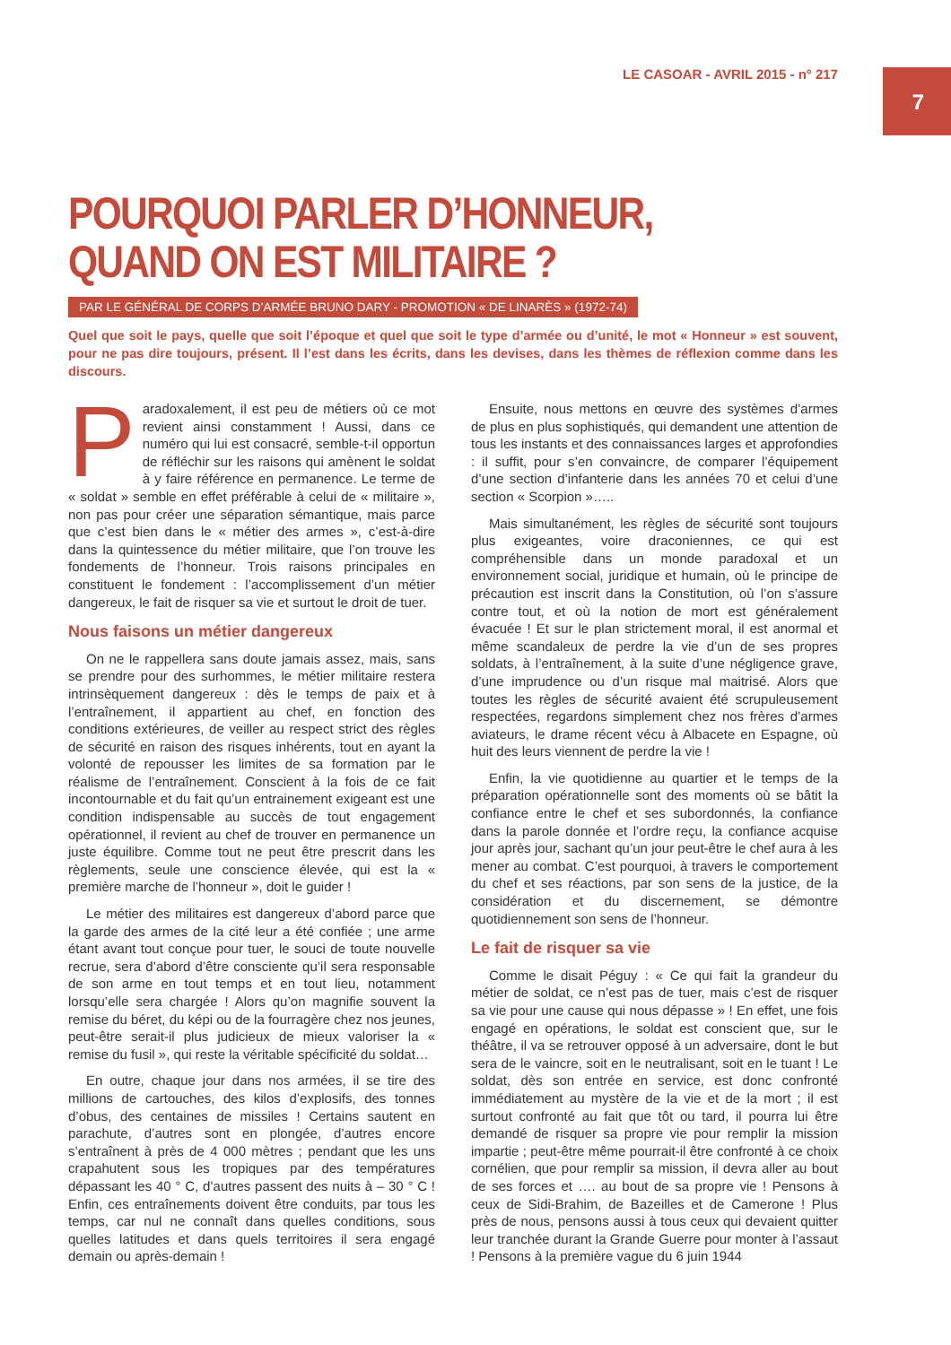LE CASOAR - AVRIL 2015 - n° 217
7
POURQUOI PARLER D’HONNEUR,
QUAND ON EST MILITAIRE ?
PAR LE GÉNÉRAL DE CORPS D’ARMÉE BRUNO DARY - PROMOTION « DE LINARÈS » (1972-74)
Quel que soit le pays, quelle que soit l’époque et quel que soit le type d’armée ou d’unité, le mot « Honneur » est souvent, pour ne pas dire toujours, présent. Il l’est dans les écrits, dans les devises, dans les thèmes de réflexion comme dans les discours.
Paradoxalement, il est peu de métiers où ce mot revient ainsi constamment ! Aussi, dans ce numéro qui lui est consacré, semble-t-il opportun de réfléchir sur les raisons qui amènent le soldat à y faire référence en permanence. Le terme de « soldat » semble en effet préférable à celui de « militaire », non pas pour créer une séparation sémantique, mais parce que c’est bien dans le « métier des armes », c’est-à-dire dans la quintessence du métier militaire, que l’on trouve les fondements de l’honneur. Trois raisons principales en constituent le fondement : l’accomplissement d’un métier dangereux, le fait de risquer sa vie et surtout le droit de tuer.
Nous faisons un métier dangereux
On ne le rappellera sans doute jamais assez, mais, sans se prendre pour des surhommes, le métier militaire restera intrinsèquement dangereux : dès le temps de paix et à l’entraînement, il appartient au chef, en fonction des conditions extérieures, de veiller au respect strict des règles de sécurité en raison des risques inhérents, tout en ayant la volonté de repousser les limites de sa formation par le réalisme de l’entraînement. Conscient à la fois de ce fait incontournable et du fait qu’un entrainement exigeant est une condition indispensable au succès de tout engagement opérationnel, il revient au chef de trouver en permanence un juste équilibre. Comme tout ne peut être prescrit dans les règlements, seule une conscience élevée, qui est la « première marche de l’honneur », doit le guider !
Le métier des militaires est dangereux d’abord parce que la garde des armes de la cité leur a été confiée ; une arme étant avant tout conçue pour tuer, le souci de toute nouvelle recrue, sera d’abord d’être consciente qu’il sera responsable de son arme en tout temps et en tout lieu, notamment lorsqu’elle sera chargée ! Alors qu’on magnifie souvent la remise du béret, du képi ou de la fourragère chez nos jeunes, peut-être serait-il plus judicieux de mieux valoriser la « remise du fusil », qui reste la véritable spécificité du soldat…
En outre, chaque jour dans nos armées, il se tire des millions de cartouches, des kilos d’explosifs, des tonnes d’obus, des centaines de missiles ! Certains sautent en parachute, d’autres sont en plongée, d’autres encore s’entraînent à près de 4 000 mètres ; pendant que les uns crapahutent sous les tropiques par des températures dépassant les 40 ° C, d’autres passent des nuits à – 30 ° C ! Enfin, ces entraînements doivent être conduits, par tous les temps, car nul ne connaît dans quelles conditions, sous quelles latitudes et dans quels territoires il sera engagé demain ou après-demain !
Ensuite, nous mettons en œuvre des systèmes d’armes de plus en plus sophistiqués, qui demandent une attention de tous les instants et des connaissances larges et approfondies : il suffit, pour s’en convaincre, de comparer l’équipement d’une section d’infanterie dans les années 70 et celui d’une section « Scorpion »…..
Mais simultanément, les règles de sécurité sont toujours plus exigeantes, voire draconiennes, ce qui est compréhensible dans un monde paradoxal et un environnement social, juridique et humain, où le principe de précaution est inscrit dans la Constitution, où l’on s’assure contre tout, et où la notion de mort est généralement évacuée ! Et sur le plan strictement moral, il est anormal et même scandaleux de perdre la vie d’un de ses propres soldats, à l’entraînement, à la suite d’une négligence grave, d’une imprudence ou d’un risque mal maitrisé. Alors que toutes les règles de sécurité avaient été scrupuleusement respectées, regardons simplement chez nos frères d’armes aviateurs, le drame récent vécu à Albacete en Espagne, où huit des leurs viennent de perdre la vie !
Enfin, la vie quotidienne au quartier et le temps de la préparation opérationnelle sont des moments où se bâtit la confiance entre le chef et ses subordonnés, la confiance dans la parole donnée et l’ordre reçu, la confiance acquise jour après jour, sachant qu’un jour peut-être le chef aura à les mener au combat. C’est pourquoi, à travers le comportement du chef et ses réactions, par son sens de la justice, de la considération et du discernement, se démontre quotidiennement son sens de l’honneur.
Le fait de risquer sa vie
Comme le disait Péguy : « Ce qui fait la grandeur du métier de soldat, ce n’est pas de tuer, mais c’est de risquer sa vie pour une cause qui nous dépasse » ! En effet, une fois engagé en opérations, le soldat est conscient que, sur le théâtre, il va se retrouver opposé à un adversaire, dont le but sera de le vaincre, soit en le neutralisant, soit en le tuant ! Le soldat, dès son entrée en service, est donc confronté immédiatement au mystère de la vie et de la mort ; il est surtout confronté au fait que tôt ou tard, il pourra lui être demandé de risquer sa propre vie pour remplir la mission impartie ; peut-être même pourrait-il être confronté à ce choix cornélien, que pour remplir sa mission, il devra aller au bout de ses forces et …. au bout de sa propre vie ! Pensons à ceux de Sidi-Brahim, de Bazeilles et de Camerone ! Plus près de nous, pensons aussi à tous ceux qui devaient quitter leur tranchée durant la Grande Guerre pour monter à l’assaut ! Pensons à la première vague du 6 juin 1944